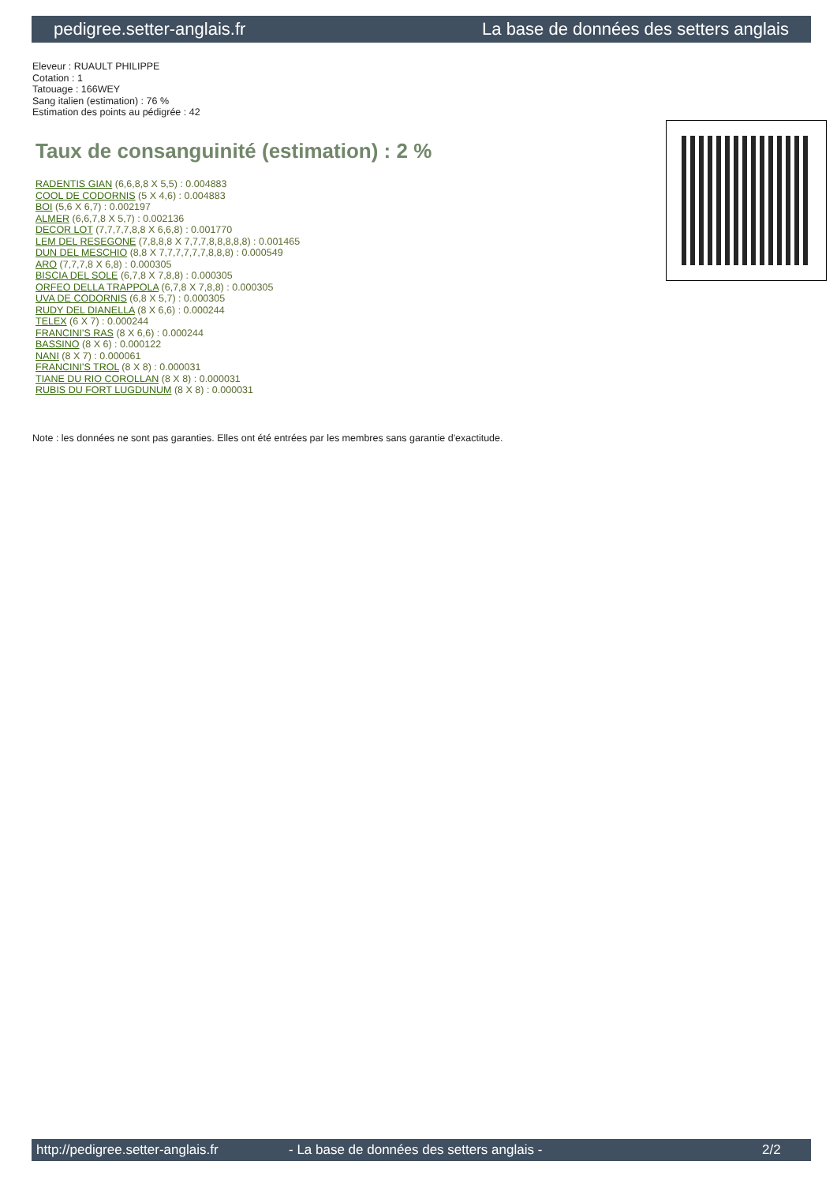pedigree.setter-anglais.fr La base de données des setters anglais
Eleveur : RUAULT PHILIPPE
Cotation : 1
Tatouage : 166WEY
Sang italien (estimation) : 76 %
Estimation des points au pédigrée : 42
Taux de consanguinité (estimation) : 2 %
RADENTIS GIAN (6,6,8,8 X 5,5) : 0.004883
COOL DE CODORNIS (5 X 4,6) : 0.004883
BOI (5,6 X 6,7) : 0.002197
ALMER (6,6,7,8 X 5,7) : 0.002136
DECOR LOT (7,7,7,7,8,8 X 6,6,8) : 0.001770
LEM DEL RESEGONE (7,8,8,8 X 7,7,7,8,8,8,8,8) : 0.001465
DUN DEL MESCHIO (8,8 X 7,7,7,7,7,7,8,8,8) : 0.000549
ARO (7,7,7,8 X 6,8) : 0.000305
BISCIA DEL SOLE (6,7,8 X 7,8,8) : 0.000305
ORFEO DELLA TRAPPOLA (6,7,8 X 7,8,8) : 0.000305
UVA DE CODORNIS (6,8 X 5,7) : 0.000305
RUDY DEL DIANELLA (8 X 6,6) : 0.000244
TELEX (6 X 7) : 0.000244
FRANCINI'S RAS (8 X 6,6) : 0.000244
BASSINO (8 X 6) : 0.000122
NANI (8 X 7) : 0.000061
FRANCINI'S TROL (8 X 8) : 0.000031
TIANE DU RIO COROLLAN (8 X 8) : 0.000031
RUBIS DU FORT LUGDUNUM (8 X 8) : 0.000031
Note : les données ne sont pas garanties. Elles ont été entrées par les membres sans garantie d'exactitude.
http://pedigree.setter-anglais.fr - La base de données des setters anglais - 2/2